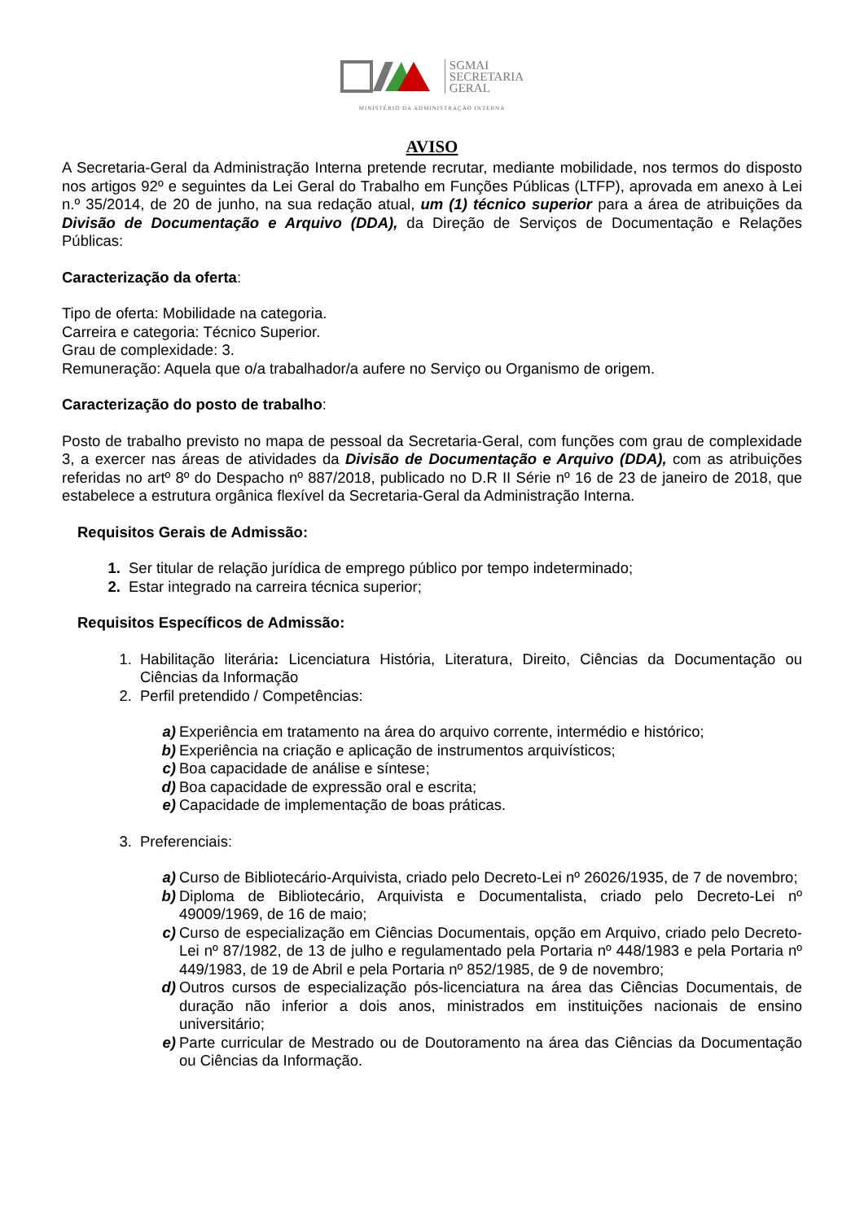SGMAI
SECRETARIA
GERAL
MINISTÉRIO DA ADMINISTRAÇÃO INTERNA
AVISO
A Secretaria-Geral da Administração Interna pretende recrutar, mediante mobilidade, nos termos do disposto nos artigos 92º e seguintes da Lei Geral do Trabalho em Funções Públicas (LTFP), aprovada em anexo à Lei n.º 35/2014, de 20 de junho, na sua redação atual, um (1) técnico superior para a área de atribuições da Divisão de Documentação e Arquivo (DDA), da Direção de Serviços de Documentação e Relações Públicas:
Caracterização da oferta:
Tipo de oferta: Mobilidade na categoria.
Carreira e categoria: Técnico Superior.
Grau de complexidade: 3.
Remuneração: Aquela que o/a trabalhador/a aufere no Serviço ou Organismo de origem.
Caracterização do posto de trabalho:
Posto de trabalho previsto no mapa de pessoal da Secretaria-Geral, com funções com grau de complexidade 3, a exercer nas áreas de atividades da Divisão de Documentação e Arquivo (DDA), com as atribuições referidas no artº 8º do Despacho nº 887/2018, publicado no D.R II Série nº 16 de 23 de janeiro de 2018, que estabelece a estrutura orgânica flexível da Secretaria-Geral da Administração Interna.
Requisitos Gerais de Admissão:
1. Ser titular de relação jurídica de emprego público por tempo indeterminado;
2. Estar integrado na carreira técnica superior;
Requisitos Específicos de Admissão:
1. Habilitação literária: Licenciatura História, Literatura, Direito, Ciências da Documentação ou Ciências da Informação
2. Perfil pretendido / Competências:
a) Experiência em tratamento na área do arquivo corrente, intermédio e histórico;
b) Experiência na criação e aplicação de instrumentos arquivísticos;
c) Boa capacidade de análise e síntese;
d) Boa capacidade de expressão oral e escrita;
e) Capacidade de implementação de boas práticas.
3. Preferenciais:
a) Curso de Bibliotecário-Arquivista, criado pelo Decreto-Lei nº 26026/1935, de 7 de novembro;
b) Diploma de Bibliotecário, Arquivista e Documentalista, criado pelo Decreto-Lei nº 49009/1969, de 16 de maio;
c) Curso de especialização em Ciências Documentais, opção em Arquivo, criado pelo Decreto-Lei nº 87/1982, de 13 de julho e regulamentado pela Portaria nº 448/1983 e pela Portaria nº 449/1983, de 19 de Abril e pela Portaria nº 852/1985, de 9 de novembro;
d) Outros cursos de especialização pós-licenciatura na área das Ciências Documentais, de duração não inferior a dois anos, ministrados em instituições nacionais de ensino universitário;
e) Parte curricular de Mestrado ou de Doutoramento na área das Ciências da Documentação ou Ciências da Informação.